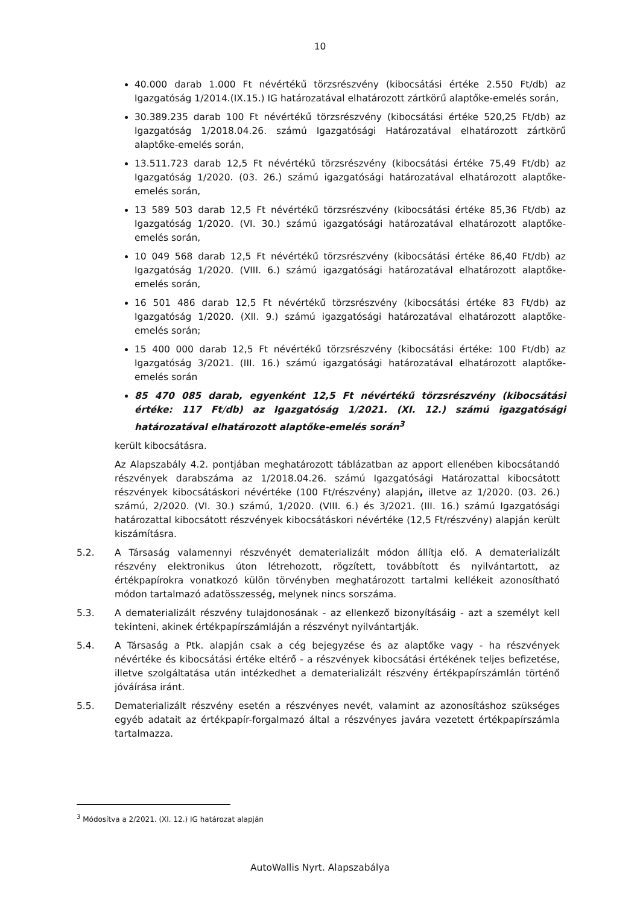10
40.000 darab 1.000 Ft névértékű törzsrészvény (kibocsátási értéke 2.550 Ft/db) az Igazgatóság 1/2014.(IX.15.) IG határozatával elhatározott zártkörű alaptőke-emelés során,
30.389.235 darab 100 Ft névértékű törzsrészvény (kibocsátási értéke 520,25 Ft/db) az Igazgatóság 1/2018.04.26. számú Igazgatósági Határozatával elhatározott zártkörű alaptőke-emelés során,
13.511.723 darab 12,5 Ft névértékű törzsrészvény (kibocsátási értéke 75,49 Ft/db) az Igazgatóság 1/2020. (03. 26.) számú igazgatósági határozatával elhatározott alaptőke-emelés során,
13 589 503 darab 12,5 Ft névértékű törzsrészvény (kibocsátási értéke 85,36 Ft/db) az Igazgatóság 1/2020. (VI. 30.) számú igazgatósági határozatával elhatározott alaptőke-emelés során,
10 049 568 darab 12,5 Ft névértékű törzsrészvény (kibocsátási értéke 86,40 Ft/db) az Igazgatóság 1/2020. (VIII. 6.) számú igazgatósági határozatával elhatározott alaptőke-emelés során,
16 501 486 darab 12,5 Ft névértékű törzsrészvény (kibocsátási értéke 83 Ft/db) az Igazgatóság 1/2020. (XII. 9.) számú igazgatósági határozatával elhatározott alaptőke-emelés során;
15 400 000 darab 12,5 Ft névértékű törzsrészvény (kibocsátási értéke: 100 Ft/db) az Igazgatóság 3/2021. (III. 16.) számú igazgatósági határozatával elhatározott alaptőke-emelés során
85 470 085 darab, egyenként 12,5 Ft névértékű törzsrészvény (kibocsátási értéke: 117 Ft/db) az Igazgatóság 1/2021. (XI. 12.) számú igazgatósági határozatával elhatározott alaptőke-emelés során<sup>3</sup>
került kibocsátásra.
Az Alapszabály 4.2. pontjában meghatározott táblázatban az apport ellenében kibocsátandó részvények darabszáma az 1/2018.04.26. számú Igazgatósági Határozattal kibocsátott részvények kibocsátáskori névértéke (100 Ft/részvény) alapján, illetve az 1/2020. (03. 26.) számú, 2/2020. (VI. 30.) számú, 1/2020. (VIII. 6.) és 3/2021. (III. 16.) számú Igazgatósági határozattal kibocsátott részvények kibocsátáskori névértéke (12,5 Ft/részvény) alapján került kiszámításra.
5.2. A Társaság valamennyi részvényét dematerializált módon állítja elő. A dematerializált részvény elektronikus úton létrehozott, rögzített, továbbított és nyilvántartott, az értékpapírokra vonatkozó külön törvényben meghatározott tartalmi kellékeit azonosítható módon tartalmazó adatösszesség, melynek nincs sorszáma.
5.3. A dematerializált részvény tulajdonosának - az ellenkező bizonyításáig - azt a személyt kell tekinteni, akinek értékpapírszámláján a részvényt nyilvántartják.
5.4. A Társaság a Ptk. alapján csak a cég bejegyzése és az alaptőke vagy - ha részvények névértéke és kibocsátási értéke eltérő - a részvények kibocsátási értékének teljes befizetése, illetve szolgáltatása után intézkedhet a dematerializált részvény értékpapírszámlán történő jóváírása iránt.
5.5. Dematerializált részvény esetén a részvényes nevét, valamint az azonosításhoz szükséges egyéb adatait az értékpapír-forgalmazó által a részvényes javára vezetett értékpapírszámla tartalmazza.
<sup>3</sup> Módosítva a 2/2021. (XI. 12.) IG határozat alapján
AutoWallis Nyrt. Alapszabálya